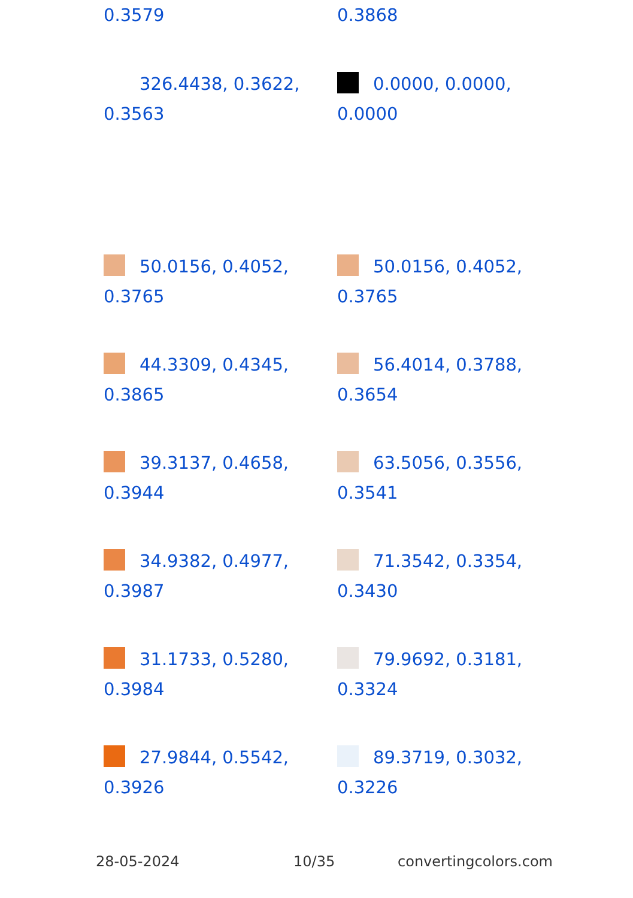0.3579 0.3868
326.4438, 0.3622, 0.3563
0.0000, 0.0000, 0.0000
50.0156, 0.4052, 0.3765
50.0156, 0.4052, 0.3765
44.3309, 0.4345, 0.3865
56.4014, 0.3788, 0.3654
39.3137, 0.4658, 0.3944
63.5056, 0.3556, 0.3541
34.9382, 0.4977, 0.3987
71.3542, 0.3354, 0.3430
31.1733, 0.5280, 0.3984
79.9692, 0.3181, 0.3324
27.9844, 0.5542, 0.3926
89.3719, 0.3032, 0.3226
28-05-2024 10/35 convertingcolors.com